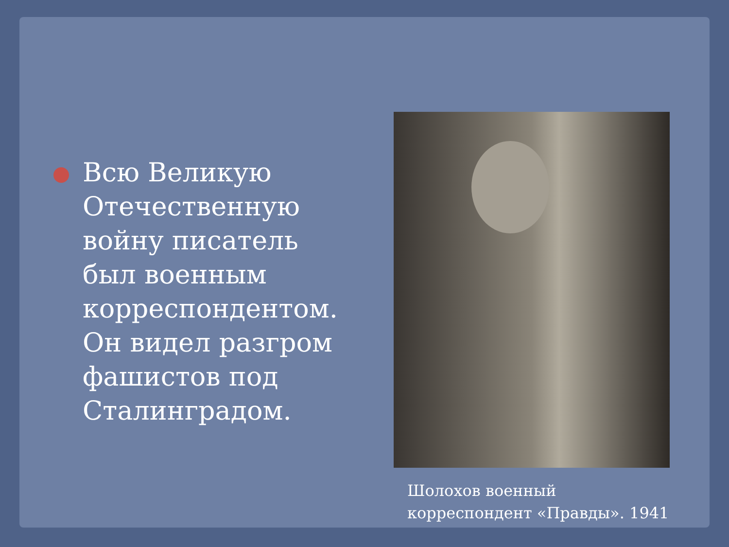Всю Великую Отечественную войну писатель был военным корреспондентом. Он видел разгром фашистов под Сталинградом.
Шолохов военный корреспондент «Правды». 1941